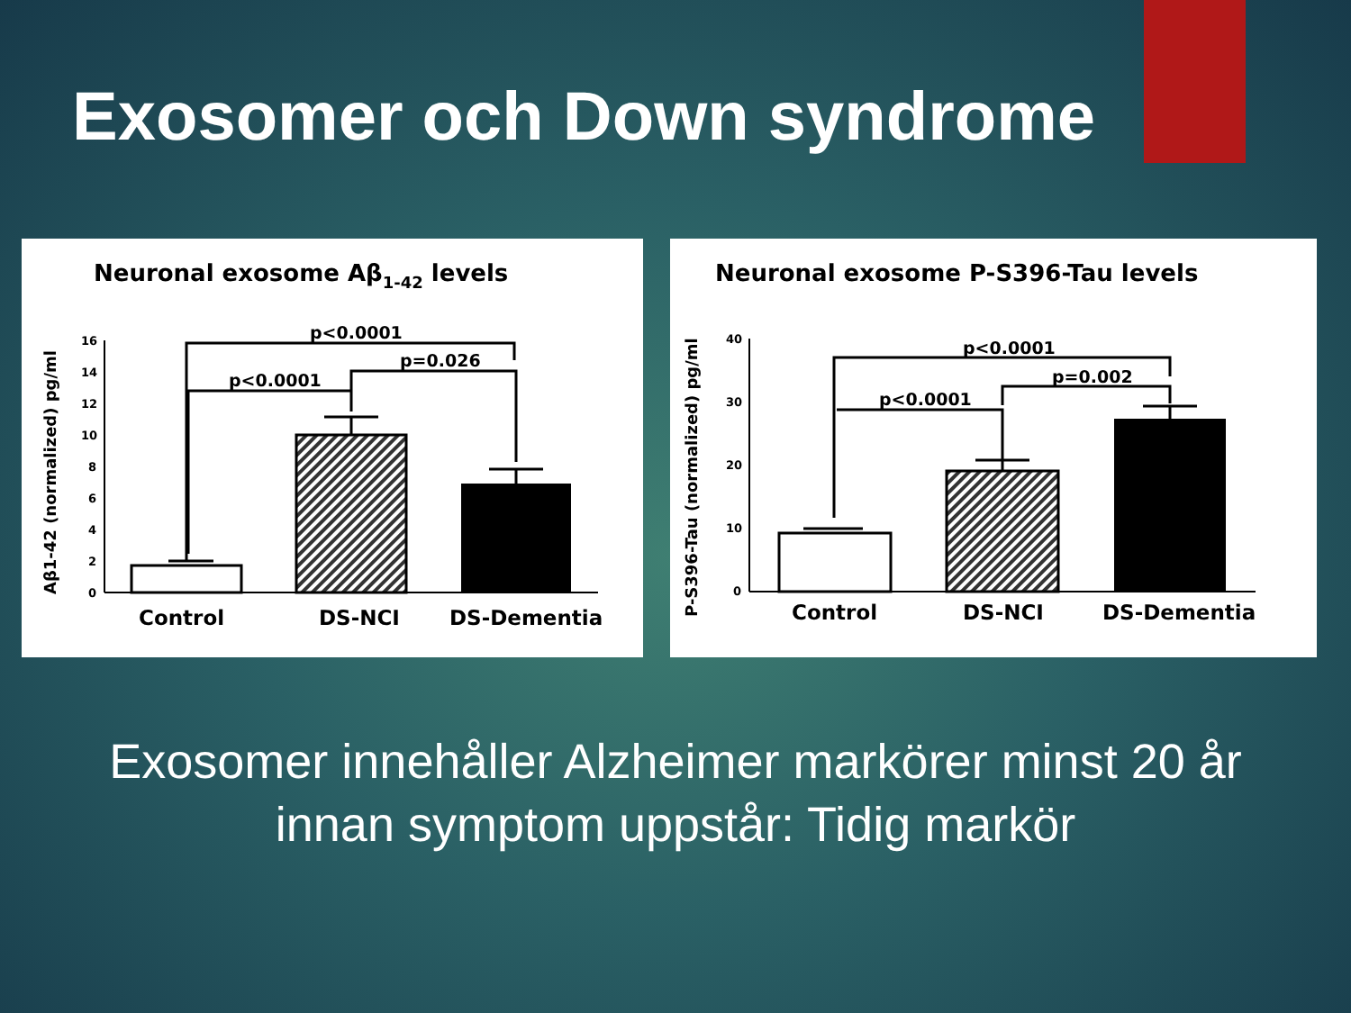Exosomer och Down syndrome
Neuronal exosome Aβ1-42 levels
Aβ1-42 (normalized) pg/ml
16
14
12
10
8
6
4
2
0
p<0.0001
p=0.026
p<0.0001
Control
DS-NCI
DS-Dementia
Neuronal exosome P-S396-Tau levels
P-S396-Tau (normalized) pg/ml
40
30
20
10
0
p<0.0001
p=0.002
p<0.0001
Control
DS-NCI
DS-Dementia
Exosomer innehåller Alzheimer markörer minst 20 år
innan symptom uppstår: Tidig markör